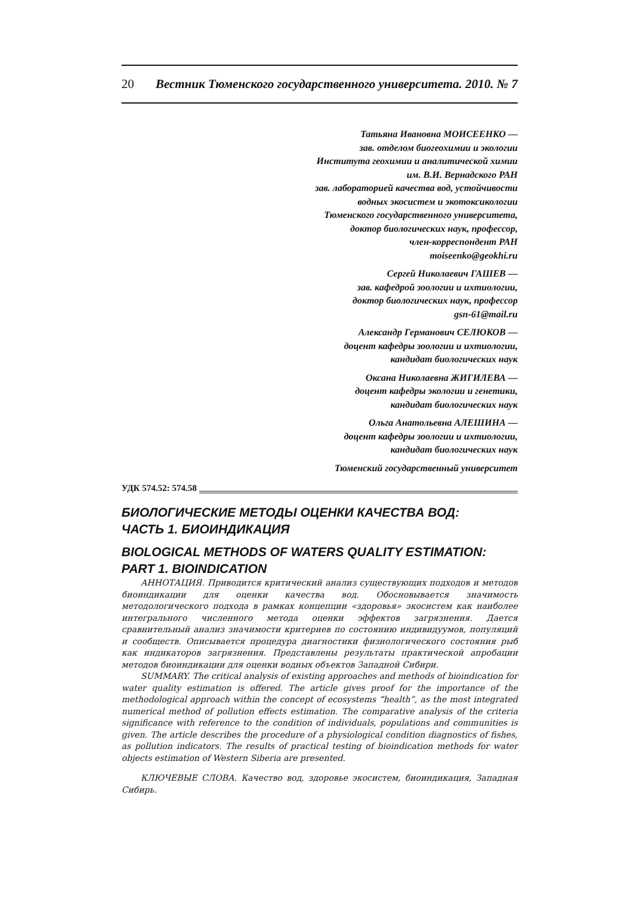20 Вестник Тюменского государственного университета. 2010. № 7
Татьяна Ивановна МОИСЕЕНКО —
зав. отделом биогеохимии и экологии
Института геохимии и аналитической химии
им. В.И. Вернадского РАН
зав. лабораторией качества вод, устойчивости
водных экосистем и экотоксикологии
Тюменского государственного университета,
доктор биологических наук, профессор,
член-корреспондент РАН
moiseenko@geokhi.ru
Сергей Николаевич ГАШЕВ —
зав. кафедрой зоологии и ихтиологии,
доктор биологических наук, профессор
gsn-61@mail.ru
Александр Германович СЕЛЮКОВ —
доцент кафедры зоологии и ихтиологии,
кандидат биологических наук
Оксана Николаевна ЖИГИЛЕВА —
доцент кафедры экологии и генетики,
кандидат биологических наук
Ольга Анатольевна АЛЕШИНА —
доцент кафедры зоологии и ихтиологии,
кандидат биологических наук
Тюменский государственный университет
УДК 574.52: 574.58
БИОЛОГИЧЕСКИЕ МЕТОДЫ ОЦЕНКИ КАЧЕСТВА ВОД:
ЧАСТЬ 1. БИОИНДИКАЦИЯ
BIOLOGICAL METHODS OF WATERS QUALITY ESTIMATION:
PART 1. BIOINDICATION
АННОТАЦИЯ. Приводится критический анализ существующих подходов и методов биоиндикации для оценки качества вод. Обосновывается значимость методологического подхода в рамках концепции «здоровья» экосистем как наиболее интегрального численного метода оценки эффектов загрязнения. Дается сравнительный анализ значимости критериев по состоянию индивидуумов, популяций и сообществ. Описывается процедура диагностики физиологического состояния рыб как индикаторов загрязнения. Представлены результаты практической апробации методов биоиндикации для оценки водных объектов Западной Сибири.
SUMMARY. The critical analysis of existing approaches and methods of bioindication for water quality estimation is offered. The article gives proof for the importance of the methodological approach within the concept of ecosystems “health”, as the most integrated numerical method of pollution effects estimation. The comparative analysis of the criteria significance with reference to the condition of individuals, populations and communities is given. The article describes the procedure of a physiological condition diagnostics of fishes, as pollution indicators. The results of practical testing of bioindication methods for water objects estimation of Western Siberia are presented.
КЛЮЧЕВЫЕ СЛОВА. Качество вод, здоровье экосистем, биоиндикация, Западная Сибирь.